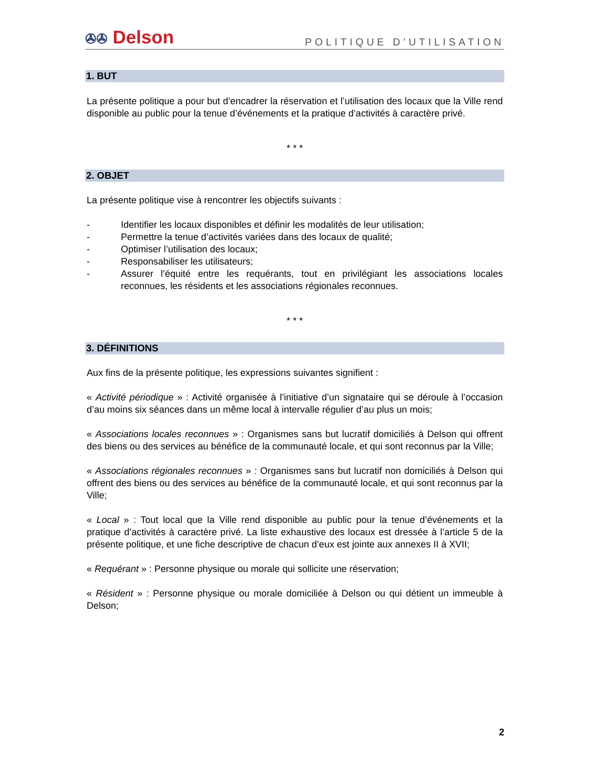✇✇ Delson
POLITIQUE D’UTILISATION
1. BUT
La présente politique a pour but d’encadrer la réservation et l’utilisation des locaux que la Ville rend disponible au public pour la tenue d’événements et la pratique d’activités à caractère privé.
* * *
2. OBJET
La présente politique vise à rencontrer les objectifs suivants :
- Identifier les locaux disponibles et définir les modalités de leur utilisation;
- Permettre la tenue d’activités variées dans des locaux de qualité;
- Optimiser l’utilisation des locaux;
- Responsabiliser les utilisateurs;
- Assurer l’équité entre les requérants, tout en privilégiant les associations locales reconnues, les résidents et les associations régionales reconnues.
* * *
3. DÉFINITIONS
Aux fins de la présente politique, les expressions suivantes signifient :
« Activité périodique » : Activité organisée à l’initiative d’un signataire qui se déroule à l’occasion d’au moins six séances dans un même local à intervalle régulier d’au plus un mois;
« Associations locales reconnues » : Organismes sans but lucratif domiciliés à Delson qui offrent des biens ou des services au bénéfice de la communauté locale, et qui sont reconnus par la Ville;
« Associations régionales reconnues » : Organismes sans but lucratif non domiciliés à Delson qui offrent des biens ou des services au bénéfice de la communauté locale, et qui sont reconnus par la Ville;
« Local » : Tout local que la Ville rend disponible au public pour la tenue d’événements et la pratique d’activités à caractère privé. La liste exhaustive des locaux est dressée à l’article 5 de la présente politique, et une fiche descriptive de chacun d’eux est jointe aux annexes II à XVII;
« Requérant » : Personne physique ou morale qui sollicite une réservation;
« Résident » : Personne physique ou morale domiciliée à Delson ou qui détient un immeuble à Delson;
2